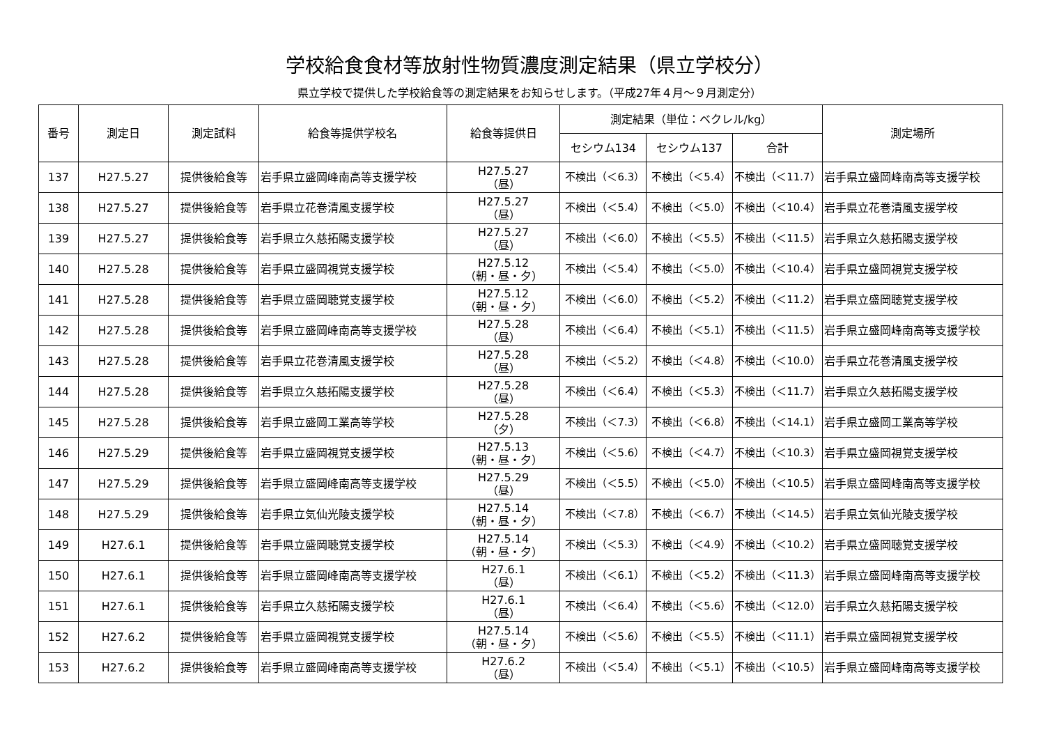学校給食食材等放射性物質濃度測定結果（県立学校分）
県立学校で提供した学校給食等の測定結果をお知らせします。（平成27年４月～９月測定分）
| 番号 | 測定日 | 測定試料 | 給食等提供学校名 | 給食等提供日 | 測定結果（単位：ベクレル/kg） | | | 測定場所 |
| --- | --- | --- | --- | --- | --- | --- | --- | --- |
| | | | | | セシウム134 | セシウム137 | 合計 | |
| 137 | H27.5.27 | 提供後給食等 | 岩手県立盛岡峰南高等支援学校 | H27.5.27 （昼） | 不検出（＜6.3） | 不検出（＜5.4） | 不検出（＜11.7） | 岩手県立盛岡峰南高等支援学校 |
| 138 | H27.5.27 | 提供後給食等 | 岩手県立花巻清風支援学校 | H27.5.27 （昼） | 不検出（＜5.4） | 不検出（＜5.0） | 不検出（＜10.4） | 岩手県立花巻清風支援学校 |
| 139 | H27.5.27 | 提供後給食等 | 岩手県立久慈拓陽支援学校 | H27.5.27 （昼） | 不検出（＜6.0） | 不検出（＜5.5） | 不検出（＜11.5） | 岩手県立久慈拓陽支援学校 |
| 140 | H27.5.28 | 提供後給食等 | 岩手県立盛岡視覚支援学校 | H27.5.12 （朝・昼・夕） | 不検出（＜5.4） | 不検出（＜5.0） | 不検出（＜10.4） | 岩手県立盛岡視覚支援学校 |
| 141 | H27.5.28 | 提供後給食等 | 岩手県立盛岡聴覚支援学校 | H27.5.12 （朝・昼・夕） | 不検出（＜6.0） | 不検出（＜5.2） | 不検出（＜11.2） | 岩手県立盛岡聴覚支援学校 |
| 142 | H27.5.28 | 提供後給食等 | 岩手県立盛岡峰南高等支援学校 | H27.5.28 （昼） | 不検出（＜6.4） | 不検出（＜5.1） | 不検出（＜11.5） | 岩手県立盛岡峰南高等支援学校 |
| 143 | H27.5.28 | 提供後給食等 | 岩手県立花巻清風支援学校 | H27.5.28 （昼） | 不検出（＜5.2） | 不検出（＜4.8） | 不検出（＜10.0） | 岩手県立花巻清風支援学校 |
| 144 | H27.5.28 | 提供後給食等 | 岩手県立久慈拓陽支援学校 | H27.5.28 （昼） | 不検出（＜6.4） | 不検出（＜5.3） | 不検出（＜11.7） | 岩手県立久慈拓陽支援学校 |
| 145 | H27.5.28 | 提供後給食等 | 岩手県立盛岡工業高等学校 | H27.5.28 （夕） | 不検出（＜7.3） | 不検出（＜6.8） | 不検出（＜14.1） | 岩手県立盛岡工業高等学校 |
| 146 | H27.5.29 | 提供後給食等 | 岩手県立盛岡視覚支援学校 | H27.5.13 （朝・昼・夕） | 不検出（＜5.6） | 不検出（＜4.7） | 不検出（＜10.3） | 岩手県立盛岡視覚支援学校 |
| 147 | H27.5.29 | 提供後給食等 | 岩手県立盛岡峰南高等支援学校 | H27.5.29 （昼） | 不検出（＜5.5） | 不検出（＜5.0） | 不検出（＜10.5） | 岩手県立盛岡峰南高等支援学校 |
| 148 | H27.5.29 | 提供後給食等 | 岩手県立気仙光陵支援学校 | H27.5.14 （朝・昼・夕） | 不検出（＜7.8） | 不検出（＜6.7） | 不検出（＜14.5） | 岩手県立気仙光陵支援学校 |
| 149 | H27.6.1 | 提供後給食等 | 岩手県立盛岡聴覚支援学校 | H27.5.14 （朝・昼・夕） | 不検出（＜5.3） | 不検出（＜4.9） | 不検出（＜10.2） | 岩手県立盛岡聴覚支援学校 |
| 150 | H27.6.1 | 提供後給食等 | 岩手県立盛岡峰南高等支援学校 | H27.6.1 （昼） | 不検出（＜6.1） | 不検出（＜5.2） | 不検出（＜11.3） | 岩手県立盛岡峰南高等支援学校 |
| 151 | H27.6.1 | 提供後給食等 | 岩手県立久慈拓陽支援学校 | H27.6.1 （昼） | 不検出（＜6.4） | 不検出（＜5.6） | 不検出（＜12.0） | 岩手県立久慈拓陽支援学校 |
| 152 | H27.6.2 | 提供後給食等 | 岩手県立盛岡視覚支援学校 | H27.5.14 （朝・昼・夕） | 不検出（＜5.6） | 不検出（＜5.5） | 不検出（＜11.1） | 岩手県立盛岡視覚支援学校 |
| 153 | H27.6.2 | 提供後給食等 | 岩手県立盛岡峰南高等支援学校 | H27.6.2 （昼） | 不検出（＜5.4） | 不検出（＜5.1） | 不検出（＜10.5） | 岩手県立盛岡峰南高等支援学校 |